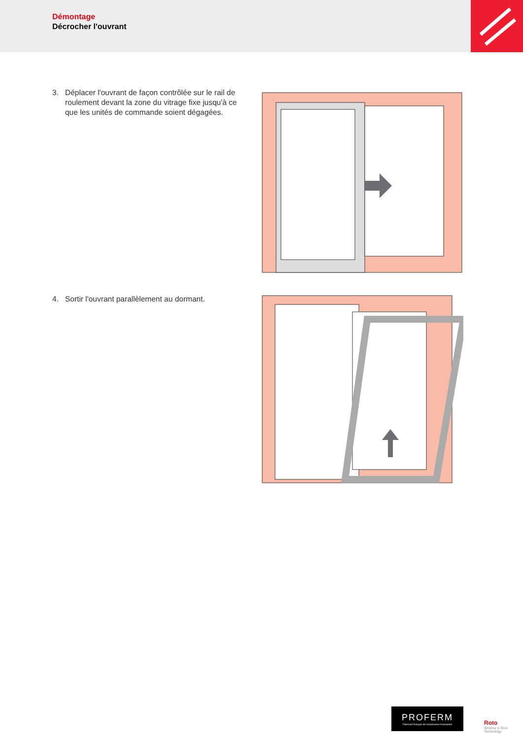Démontage
Décrocher l'ouvrant
3. Déplacer l'ouvrant de façon contrôlée sur le rail de roulement devant la zone du vitrage fixe jusqu'à ce que les unités de commande soient dégagées.
4. Sortir l'ouvrant parallèlement au dormant.
PROFERM
Fabricant français de menuiseries innovantes
Roto
Window & Door
Technology